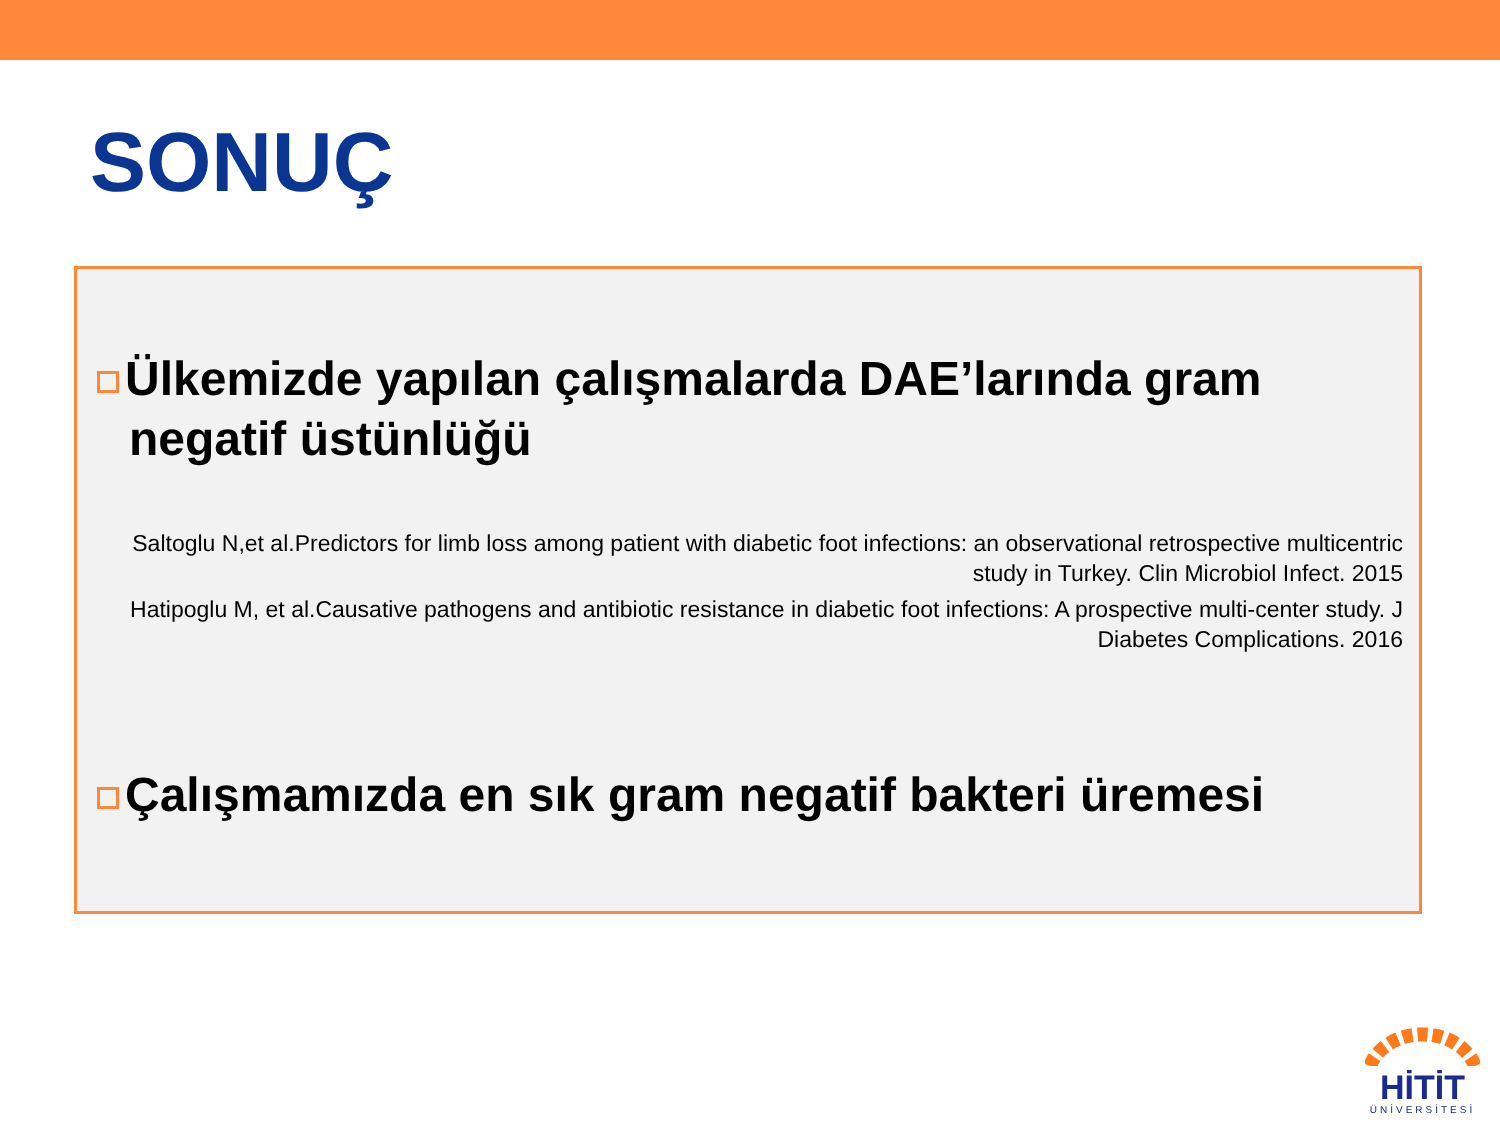SONUÇ
Ülkemizde yapılan çalışmalarda DAE’larında gram negatif üstünlüğü
Saltoglu N,et al.Predictors for limb loss among patient with diabetic foot infections: an observational retrospective multicentric study in Turkey. Clin Microbiol Infect. 2015
Hatipoglu M, et al.Causative pathogens and antibiotic resistance in diabetic foot infections: A prospective multi-center study. J Diabetes Complications. 2016
Çalışmamızda en sık gram negatif bakteri üremesi
HİTİT
ÜNİVERSİTESİ